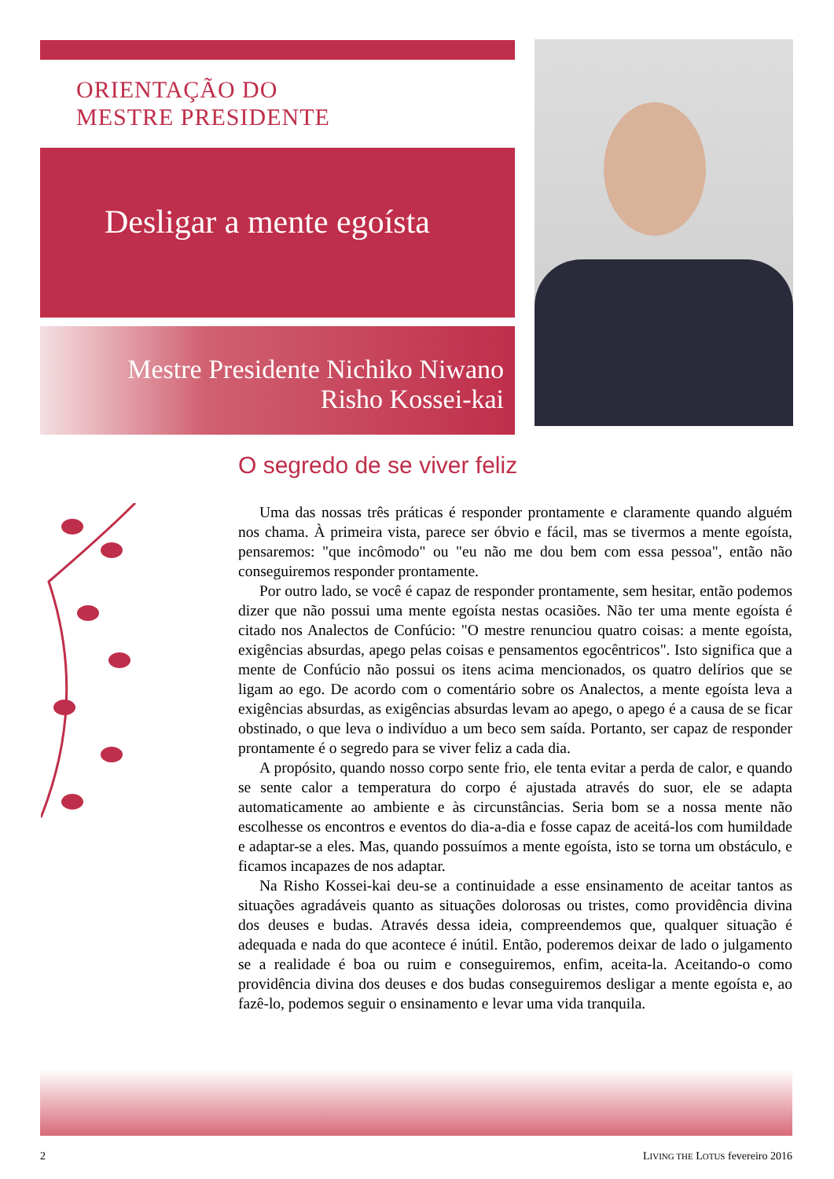ORIENTAÇÃO DO
MESTRE PRESIDENTE
Desligar a mente egoísta
Mestre Presidente Nichiko Niwano
Risho Kossei-kai
O segredo de se viver feliz
Uma das nossas três práticas é responder prontamente e claramente quando alguém nos chama. À primeira vista, parece ser óbvio e fácil, mas se tivermos a mente egoísta, pensaremos: "que incômodo" ou "eu não me dou bem com essa pessoa", então não conseguiremos responder prontamente.
Por outro lado, se você é capaz de responder prontamente, sem hesitar, então podemos dizer que não possui uma mente egoísta nestas ocasiões. Não ter uma mente egoísta é citado nos Analectos de Confúcio: "O mestre renunciou quatro coisas: a mente egoísta, exigências absurdas, apego pelas coisas e pensamentos egocêntricos". Isto significa que a mente de Confúcio não possui os itens acima mencionados, os quatro delírios que se ligam ao ego. De acordo com o comentário sobre os Analectos, a mente egoísta leva a exigências absurdas, as exigências absurdas levam ao apego, o apego é a causa de se ficar obstinado, o que leva o indivíduo a um beco sem saída. Portanto, ser capaz de responder prontamente é o segredo para se viver feliz a cada dia.
A propósito, quando nosso corpo sente frio, ele tenta evitar a perda de calor, e quando se sente calor a temperatura do corpo é ajustada através do suor, ele se adapta automaticamente ao ambiente e às circunstâncias. Seria bom se a nossa mente não escolhesse os encontros e eventos do dia-a-dia e fosse capaz de aceitá-los com humildade e adaptar-se a eles. Mas, quando possuímos a mente egoísta, isto se torna um obstáculo, e ficamos incapazes de nos adaptar.
Na Risho Kossei-kai deu-se a continuidade a esse ensinamento de aceitar tantos as situações agradáveis quanto as situações dolorosas ou tristes, como providência divina dos deuses e budas. Através dessa ideia, compreendemos que, qualquer situação é adequada e nada do que acontece é inútil. Então, poderemos deixar de lado o julgamento se a realidade é boa ou ruim e conseguiremos, enfim, aceita-la. Aceitando-o como providência divina dos deuses e dos budas conseguiremos desligar a mente egoísta e, ao fazê-lo, podemos seguir o ensinamento e levar uma vida tranquila.
2
LIVING THE LOTUS fevereiro 2016